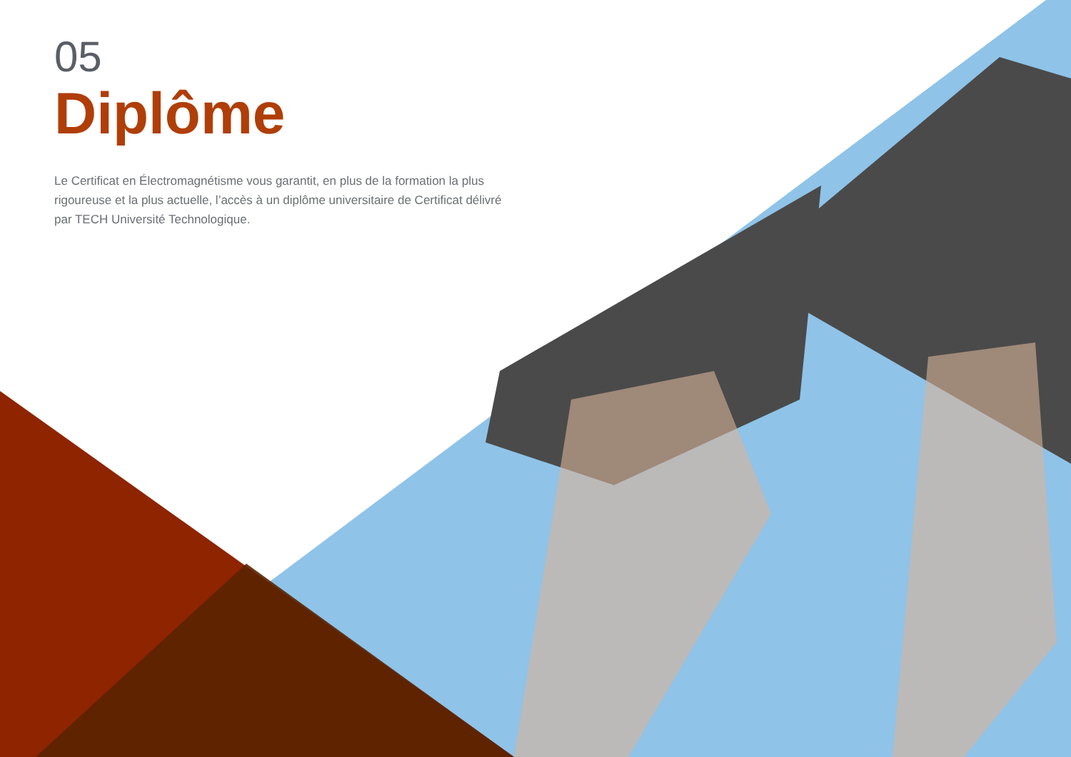05
Diplôme
Le Certificat en Électromagnétisme vous garantit, en plus de la formation la plus rigoureuse et la plus actuelle, l’accès à un diplôme universitaire de Certificat délivré par TECH Université Technologique.